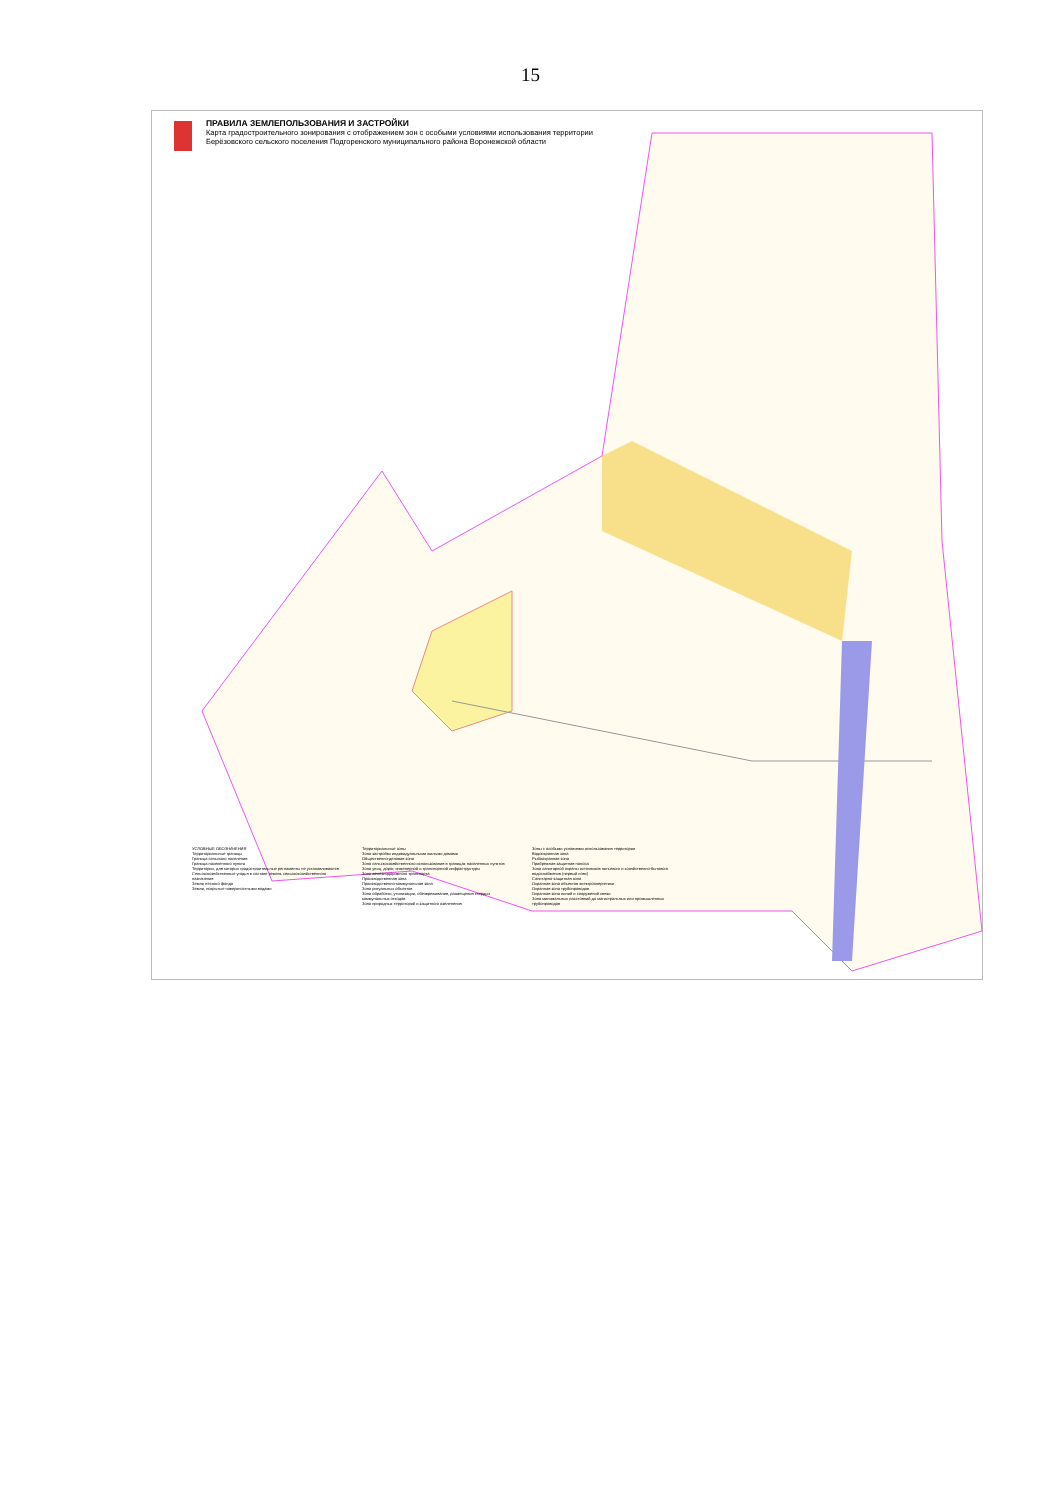15
ПРАВИЛА ЗЕМЛЕПОЛЬЗОВАНИЯ И ЗАСТРОЙКИ
Карта градостроительного зонирования с отображением зон с особыми условиями использования территории
Берёзовского сельского поселения Подгоренского муниципального района Воронежской области
УСЛОВНЫЕ ОБОЗНАЧЕНИЯ
Территориальные границы
Граница сельского поселения
Граница населенного пункта
Территории, для которых градостроительные регламенты не устанавливаются
Сельскохозяйственные угодья в составе земель сельскохозяйственного назначения
Земли лесного фонда
Земли, покрытые поверхностными водами
Территориальные зоны
Зона застройки индивидуальными жилыми домами
Общественно-деловая зона
Зона сельскохозяйственного использования в границах населенных пунктов
Зона улиц, дорог, инженерной и транспортной инфраструктуры
Зона железнодорожного транспорта
Производственная зона
Производственно-коммунальная зона
Зона ритуальных объектов
Зона обработки, утилизации, обезвреживания, размещения твердых коммунальных отходов
Зона природных территорий и защитного озеленения
Зоны с особыми условиями использования территории
Водоохранная зона
Рыбоохранная зона
Прибрежная защитная полоса
Зона санитарной охраны источников питьевого и хозяйственно-бытового водоснабжения (первый пояс)
Санитарно-защитная зона
Охранная зона объектов электроэнергетики
Охранная зона трубопроводов
Охранная зона линий и сооружений связи
Зона минимальных расстояний до магистральных или промышленных трубопроводов